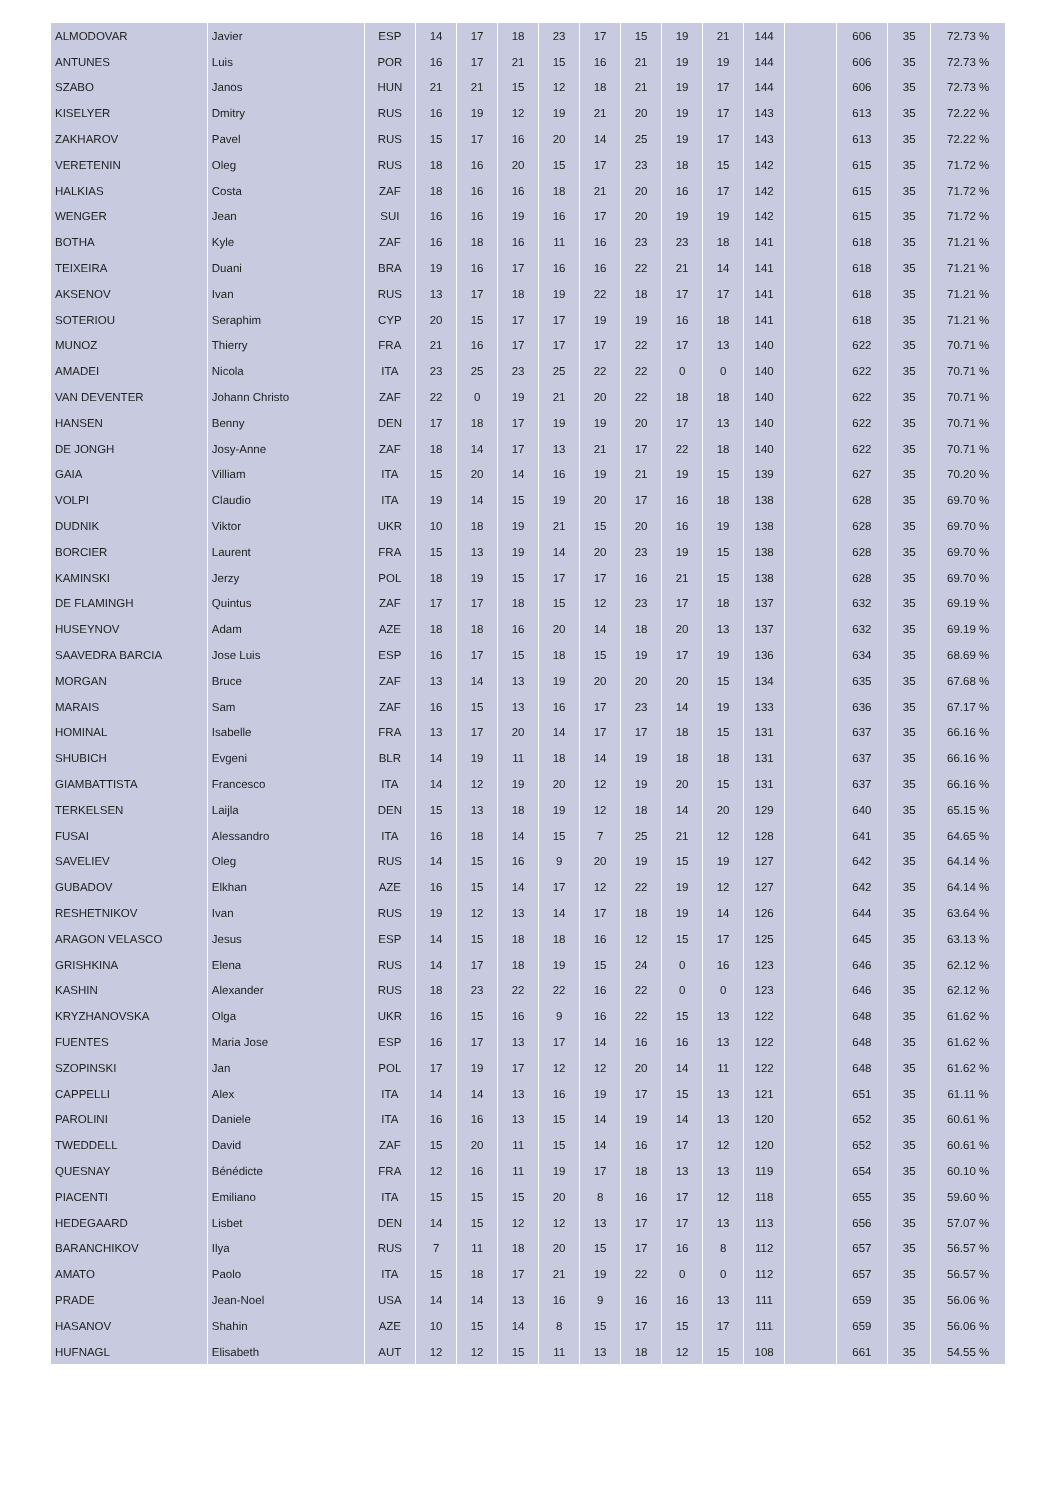| ALMODOVAR | Javier | ESP | 14 | 17 | 18 | 23 | 17 | 15 | 19 | 21 | 144 | | 606 | 35 | 72.73 % |
| ANTUNES | Luis | POR | 16 | 17 | 21 | 15 | 16 | 21 | 19 | 19 | 144 | | 606 | 35 | 72.73 % |
| SZABO | Janos | HUN | 21 | 21 | 15 | 12 | 18 | 21 | 19 | 17 | 144 | | 606 | 35 | 72.73 % |
| KISELYER | Dmitry | RUS | 16 | 19 | 12 | 19 | 21 | 20 | 19 | 17 | 143 | | 613 | 35 | 72.22 % |
| ZAKHAROV | Pavel | RUS | 15 | 17 | 16 | 20 | 14 | 25 | 19 | 17 | 143 | | 613 | 35 | 72.22 % |
| VERETENIN | Oleg | RUS | 18 | 16 | 20 | 15 | 17 | 23 | 18 | 15 | 142 | | 615 | 35 | 71.72 % |
| HALKIAS | Costa | ZAF | 18 | 16 | 16 | 18 | 21 | 20 | 16 | 17 | 142 | | 615 | 35 | 71.72 % |
| WENGER | Jean | SUI | 16 | 16 | 19 | 16 | 17 | 20 | 19 | 19 | 142 | | 615 | 35 | 71.72 % |
| BOTHA | Kyle | ZAF | 16 | 18 | 16 | 11 | 16 | 23 | 23 | 18 | 141 | | 618 | 35 | 71.21 % |
| TEIXEIRA | Duani | BRA | 19 | 16 | 17 | 16 | 16 | 22 | 21 | 14 | 141 | | 618 | 35 | 71.21 % |
| AKSENOV | Ivan | RUS | 13 | 17 | 18 | 19 | 22 | 18 | 17 | 17 | 141 | | 618 | 35 | 71.21 % |
| SOTERIOU | Seraphim | CYP | 20 | 15 | 17 | 17 | 19 | 19 | 16 | 18 | 141 | | 618 | 35 | 71.21 % |
| MUNOZ | Thierry | FRA | 21 | 16 | 17 | 17 | 17 | 22 | 17 | 13 | 140 | | 622 | 35 | 70.71 % |
| AMADEI | Nicola | ITA | 23 | 25 | 23 | 25 | 22 | 22 | 0 | 0 | 140 | | 622 | 35 | 70.71 % |
| VAN DEVENTER | Johann Christo | ZAF | 22 | 0 | 19 | 21 | 20 | 22 | 18 | 18 | 140 | | 622 | 35 | 70.71 % |
| HANSEN | Benny | DEN | 17 | 18 | 17 | 19 | 19 | 20 | 17 | 13 | 140 | | 622 | 35 | 70.71 % |
| DE JONGH | Josy-Anne | ZAF | 18 | 14 | 17 | 13 | 21 | 17 | 22 | 18 | 140 | | 622 | 35 | 70.71 % |
| GAIA | Villiam | ITA | 15 | 20 | 14 | 16 | 19 | 21 | 19 | 15 | 139 | | 627 | 35 | 70.20 % |
| VOLPI | Claudio | ITA | 19 | 14 | 15 | 19 | 20 | 17 | 16 | 18 | 138 | | 628 | 35 | 69.70 % |
| DUDNIK | Viktor | UKR | 10 | 18 | 19 | 21 | 15 | 20 | 16 | 19 | 138 | | 628 | 35 | 69.70 % |
| BORCIER | Laurent | FRA | 15 | 13 | 19 | 14 | 20 | 23 | 19 | 15 | 138 | | 628 | 35 | 69.70 % |
| KAMINSKI | Jerzy | POL | 18 | 19 | 15 | 17 | 17 | 16 | 21 | 15 | 138 | | 628 | 35 | 69.70 % |
| DE FLAMINGH | Quintus | ZAF | 17 | 17 | 18 | 15 | 12 | 23 | 17 | 18 | 137 | | 632 | 35 | 69.19 % |
| HUSEYNOV | Adam | AZE | 18 | 18 | 16 | 20 | 14 | 18 | 20 | 13 | 137 | | 632 | 35 | 69.19 % |
| SAAVEDRA BARCIA | Jose Luis | ESP | 16 | 17 | 15 | 18 | 15 | 19 | 17 | 19 | 136 | | 634 | 35 | 68.69 % |
| MORGAN | Bruce | ZAF | 13 | 14 | 13 | 19 | 20 | 20 | 20 | 15 | 134 | | 635 | 35 | 67.68 % |
| MARAIS | Sam | ZAF | 16 | 15 | 13 | 16 | 17 | 23 | 14 | 19 | 133 | | 636 | 35 | 67.17 % |
| HOMINAL | Isabelle | FRA | 13 | 17 | 20 | 14 | 17 | 17 | 18 | 15 | 131 | | 637 | 35 | 66.16 % |
| SHUBICH | Evgeni | BLR | 14 | 19 | 11 | 18 | 14 | 19 | 18 | 18 | 131 | | 637 | 35 | 66.16 % |
| GIAMBATTISTA | Francesco | ITA | 14 | 12 | 19 | 20 | 12 | 19 | 20 | 15 | 131 | | 637 | 35 | 66.16 % |
| TERKELSEN | Laijla | DEN | 15 | 13 | 18 | 19 | 12 | 18 | 14 | 20 | 129 | | 640 | 35 | 65.15 % |
| FUSAI | Alessandro | ITA | 16 | 18 | 14 | 15 | 7 | 25 | 21 | 12 | 128 | | 641 | 35 | 64.65 % |
| SAVELIEV | Oleg | RUS | 14 | 15 | 16 | 9 | 20 | 19 | 15 | 19 | 127 | | 642 | 35 | 64.14 % |
| GUBADOV | Elkhan | AZE | 16 | 15 | 14 | 17 | 12 | 22 | 19 | 12 | 127 | | 642 | 35 | 64.14 % |
| RESHETNIKOV | Ivan | RUS | 19 | 12 | 13 | 14 | 17 | 18 | 19 | 14 | 126 | | 644 | 35 | 63.64 % |
| ARAGON VELASCO | Jesus | ESP | 14 | 15 | 18 | 18 | 16 | 12 | 15 | 17 | 125 | | 645 | 35 | 63.13 % |
| GRISHKINA | Elena | RUS | 14 | 17 | 18 | 19 | 15 | 24 | 0 | 16 | 123 | | 646 | 35 | 62.12 % |
| KASHIN | Alexander | RUS | 18 | 23 | 22 | 22 | 16 | 22 | 0 | 0 | 123 | | 646 | 35 | 62.12 % |
| KRYZHANOVSKA | Olga | UKR | 16 | 15 | 16 | 9 | 16 | 22 | 15 | 13 | 122 | | 648 | 35 | 61.62 % |
| FUENTES | Maria Jose | ESP | 16 | 17 | 13 | 17 | 14 | 16 | 16 | 13 | 122 | | 648 | 35 | 61.62 % |
| SZOPINSKI | Jan | POL | 17 | 19 | 17 | 12 | 12 | 20 | 14 | 11 | 122 | | 648 | 35 | 61.62 % |
| CAPPELLI | Alex | ITA | 14 | 14 | 13 | 16 | 19 | 17 | 15 | 13 | 121 | | 651 | 35 | 61.11 % |
| PAROLINI | Daniele | ITA | 16 | 16 | 13 | 15 | 14 | 19 | 14 | 13 | 120 | | 652 | 35 | 60.61 % |
| TWEDDELL | David | ZAF | 15 | 20 | 11 | 15 | 14 | 16 | 17 | 12 | 120 | | 652 | 35 | 60.61 % |
| QUESNAY | Bénédicte | FRA | 12 | 16 | 11 | 19 | 17 | 18 | 13 | 13 | 119 | | 654 | 35 | 60.10 % |
| PIACENTI | Emiliano | ITA | 15 | 15 | 15 | 20 | 8 | 16 | 17 | 12 | 118 | | 655 | 35 | 59.60 % |
| HEDEGAARD | Lisbet | DEN | 14 | 15 | 12 | 12 | 13 | 17 | 17 | 13 | 113 | | 656 | 35 | 57.07 % |
| BARANCHIKOV | Ilya | RUS | 7 | 11 | 18 | 20 | 15 | 17 | 16 | 8 | 112 | | 657 | 35 | 56.57 % |
| AMATO | Paolo | ITA | 15 | 18 | 17 | 21 | 19 | 22 | 0 | 0 | 112 | | 657 | 35 | 56.57 % |
| PRADE | Jean-Noel | USA | 14 | 14 | 13 | 16 | 9 | 16 | 16 | 13 | 111 | | 659 | 35 | 56.06 % |
| HASANOV | Shahin | AZE | 10 | 15 | 14 | 8 | 15 | 17 | 15 | 17 | 111 | | 659 | 35 | 56.06 % |
| HUFNAGL | Elisabeth | AUT | 12 | 12 | 15 | 11 | 13 | 18 | 12 | 15 | 108 | | 661 | 35 | 54.55 % |